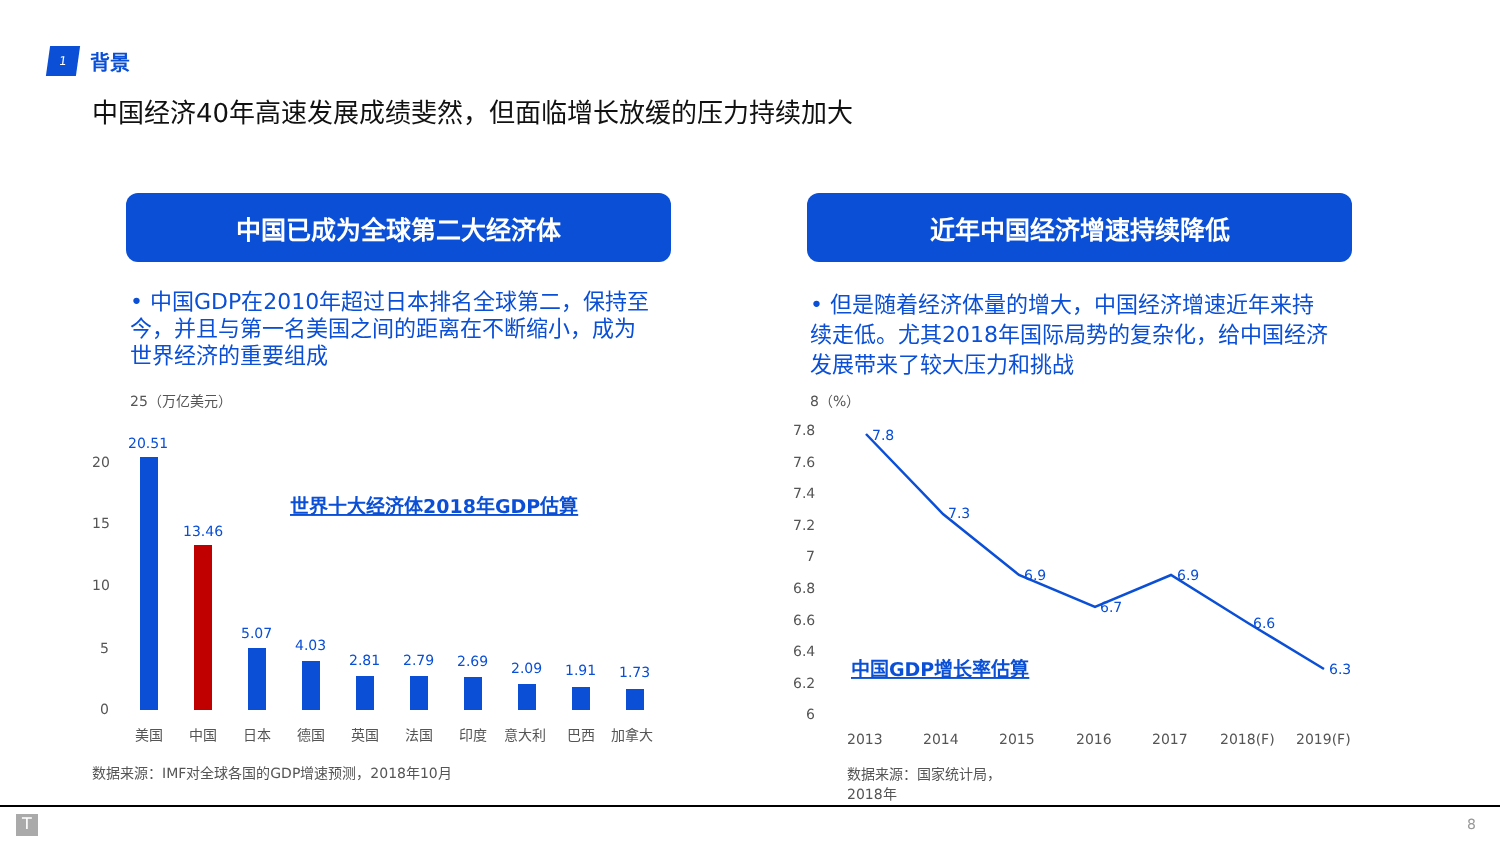1
背景
中国经济40年高速发展成绩斐然，但面临增长放缓的压力持续加大
中国已成为全球第二大经济体 近年中国经济增速持续降低
• 中国GDP在2010年超过日本排名全球第二，保持至今，并且与第一名美国之间的距离在不断缩小，成为世界经济的重要组成
• 但是随着经济体量的增大，中国经济增速近年来持续走低。尤其2018年国际局势的复杂化，给中国经济发展带来了较大压力和挑战
25（万亿美元）
20
15
10
5
0
20.51
13.46
5.07
4.03
2.81
2.79
2.69
2.09
1.91
1.73
世界十大经济体2018年GDP估算
美国
中国
日本
德国
英国
法国
印度
意大利
巴西
加拿大
8（%）
7.8
7.6
7.4
7.2
7
6.8
6.6
6.4
6.2
6
2013
2014
2015
2016
2017
2018(F)
2019(F)
7.8
7.3
6.9
6.7
6.9
6.6
6.3
中国GDP增长率估算
数据来源：IMF对全球各国的GDP增速预测，2018年10月
数据来源：国家统计局，
2018年
T 8